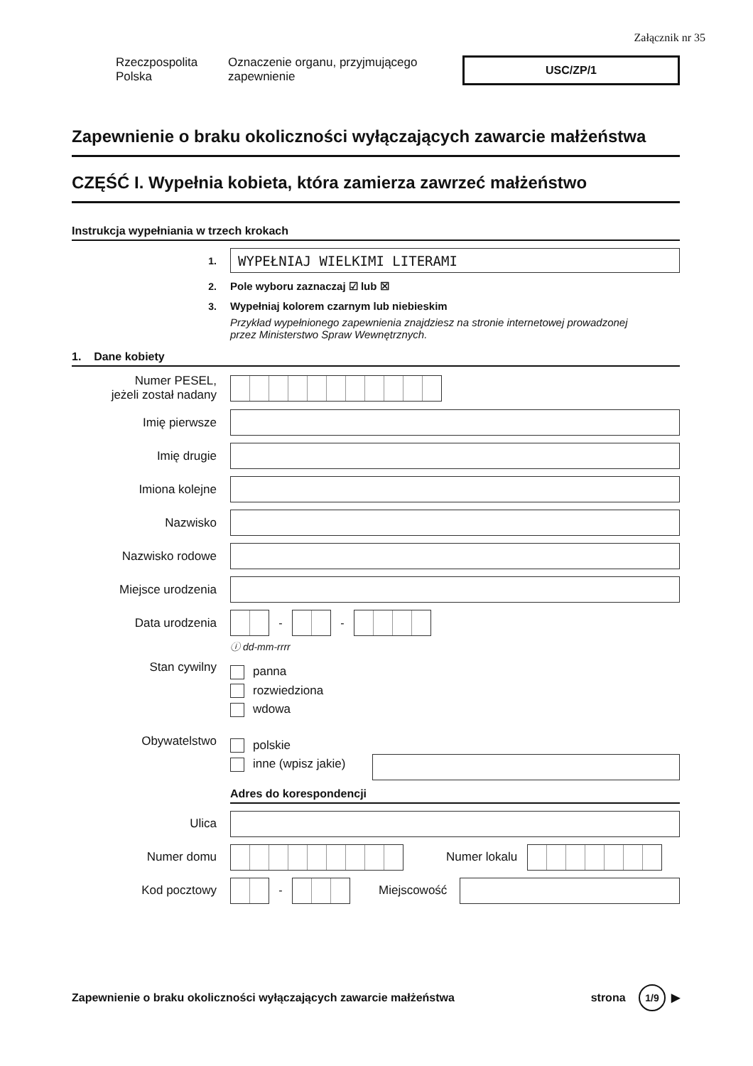Załącznik nr 35
Rzeczpospolita
Polska
Oznaczenie organu, przyjmującego
zapewnienie
USC/ZP/1
Zapewnienie o braku okoliczności wyłączających zawarcie małżeństwa
CZĘŚĆ I. Wypełnia kobieta, która zamierza zawrzeć małżeństwo
Instrukcja wypełniania w trzech krokach
1.
WYPEŁNIAJ WIELKIMI LITERAMI
2. Pole wyboru zaznaczaj ☑ lub ☒
3.
Wypełniaj kolorem czarnym lub niebieskim
Przykład wypełnionego zapewnienia znajdziesz na stronie internetowej prowadzonej
przez Ministerstwo Spraw Wewnętrznych.
1. Dane kobiety
Numer PESEL,
jeżeli został nadany
Imię pierwsze
Imię drugie
Imiona kolejne
Nazwisko
Nazwisko rodowe
Miejsce urodzenia
Data urodzenia
-
-
ⓘ dd-mm-rrrr
Stan cywilny
panna
rozwiedziona
wdowa
Obywatelstwo
polskie
inne (wpisz jakie)
Adres do korespondencji
Ulica
Numer domu Numer lokalu
Kod pocztowy
-
Miejscowość
Zapewnienie o braku okoliczności wyłączających zawarcie małżeństwa strona 1/9 ▶